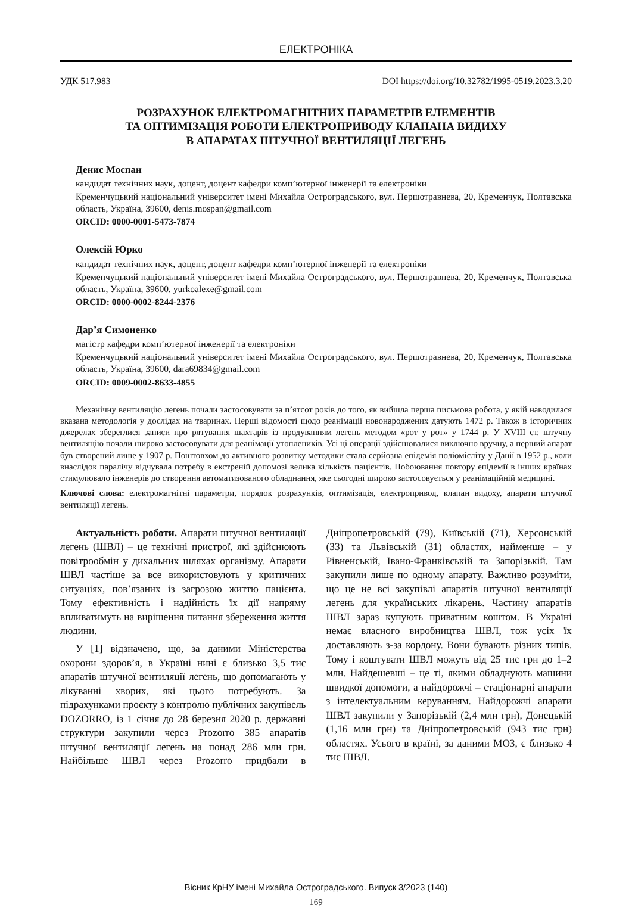ЕЛЕКТРОНІКА
УДК 517.983 DOI https://doi.org/10.32782/1995-0519.2023.3.20
РОЗРАХУНОК ЕЛЕКТРОМАГНІТНИХ ПАРАМЕТРІВ ЕЛЕМЕНТІВ
ТА ОПТИМІЗАЦІЯ РОБОТИ ЕЛЕКТРОПРИВОДУ КЛАПАНА ВИДИХУ
В АПАРАТАХ ШТУЧНОЇ ВЕНТИЛЯЦІЇ ЛЕГЕНЬ
Денис Моспан
кандидат технічних наук, доцент, доцент кафедри комп’ютерної інженерії та електроніки
Кременчуцький національний університет імені Михайла Остроградського, вул. Першотравнева, 20, Кременчук, Полтавська область, Україна, 39600, denis.mospan@gmail.com
ORCID: 0000-0001-5473-7874
Олексій Юрко
кандидат технічних наук, доцент, доцент кафедри комп’ютерної інженерії та електроніки
Кременчуцький національний університет імені Михайла Остроградського, вул. Першотравнева, 20, Кременчук, Полтавська область, Україна, 39600, yurkoalexe@gmail.com
ORCID: 0000-0002-8244-2376
Дар’я Симоненко
магістр кафедри комп’ютерної інженерії та електроніки
Кременчуцький національний університет імені Михайла Остроградського, вул. Першотравнева, 20, Кременчук, Полтавська область, Україна, 39600, dara69834@gmail.com
ORCID: 0009-0002-8633-4855
Механічну вентиляцію легень почали застосовувати за п’ятсот років до того, як вийшла перша письмова робота, у якій наводилася вказана методологія у дослідах на тваринах. Перші відомості щодо реанімації новонароджених датують 1472 р. Також в історичних джерелах збереглися записи про рятування шахтарів із продуванням легень методом «рот у рот» у 1744 р. У XVIII ст. штучну вентиляцію почали широко застосовувати для реанімації утоплеників. Усі ці операції здійснювалися виключно вручну, а перший апарат був створений лише у 1907 р. Поштовхом до активного розвитку методики стала серйозна епідемія поліомієліту у Данії в 1952 р., коли внаслідок паралічу відчувала потребу в екстреній допомозі велика кількість пацієнтів. Побоювання повтору епідемії в інших країнах стимулювало інженерів до створення автоматизованого обладнання, яке сьогодні широко застосовується у реанімаційній медицині.
Ключові слова: електромагнітні параметри, порядок розрахунків, оптимізація, електропривод, клапан видоху, апарати штучної вентиляції легень.
Актуальність роботи. Апарати штучної вентиляції легень (ШВЛ) – це технічні пристрої, які здійснюють повітрообмін у дихальних шляхах організму. Апарати ШВЛ частіше за все використовують у критичних ситуаціях, пов’язаних із загрозою життю пацієнта. Тому ефективність і надійність їх дії напряму впливатимуть на вирішення питання збереження життя людини.
У [1] відзначено, що, за даними Міністерства охорони здоров’я, в Україні нині є близько 3,5 тис апаратів штучної вентиляції легень, що допомагають у лікуванні хворих, які цього потребують. За підрахунками проєкту з контролю публічних закупівель DOZORRO, із 1 січня до 28 березня 2020 р. державні структури закупили через Prozorro 385 апаратів штучної вентиляції легень на понад 286 млн грн. Найбільше ШВЛ через Prozorro придбали в Дніпропетровській (79), Київській (71), Херсонській (33) та Львівській (31) областях, найменше – у Рівненській, Івано-Франківській та Запорізькій. Там закупили лише по одному апарату. Важливо розуміти, що це не всі закупівлі апаратів штучної вентиляції легень для українських лікарень. Частину апаратів ШВЛ зараз купують приватним коштом. В Україні немає власного виробництва ШВЛ, тож усіх їх доставляють з-за кордону. Вони бувають різних типів. Тому і коштувати ШВЛ можуть від 25 тис грн до 1–2 млн. Найдешевші – це ті, якими обладнують машини швидкої допомоги, а найдорожчі – стаціонарні апарати з інтелектуальним керуванням. Найдорожчі апарати ШВЛ закупили у Запорізькій (2,4 млн грн), Донецькій (1,16 млн грн) та Дніпропетровській (943 тис грн) областях. Усього в країні, за даними МОЗ, є близько 4 тис ШВЛ.
Вісник КрНУ імені Михайла Остроградського. Випуск 3/2023 (140)
169